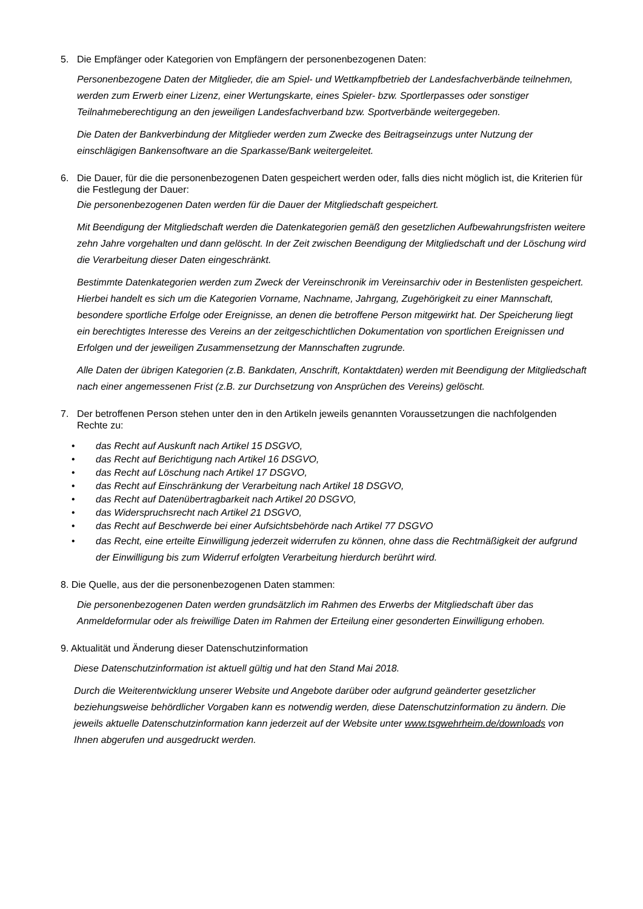5. Die Empfänger oder Kategorien von Empfängern der personenbezogenen Daten:
Personenbezogene Daten der Mitglieder, die am Spiel- und Wettkampfbetrieb der Landesfachverbände teilnehmen, werden zum Erwerb einer Lizenz, einer Wertungskarte, eines Spieler- bzw. Sportlerpasses oder sonstiger Teilnahmeberechtigung an den jeweiligen Landesfachverband bzw. Sportverbände weitergegeben.
Die Daten der Bankverbindung der Mitglieder werden zum Zwecke des Beitragseinzugs unter Nutzung der einschlägigen Bankensoftware an die Sparkasse/Bank weitergeleitet.
6. Die Dauer, für die die personenbezogenen Daten gespeichert werden oder, falls dies nicht möglich ist, die Kriterien für die Festlegung der Dauer:
Die personenbezogenen Daten werden für die Dauer der Mitgliedschaft gespeichert.
Mit Beendigung der Mitgliedschaft werden die Datenkategorien gemäß den gesetzlichen Aufbewahrungsfristen weitere zehn Jahre vorgehalten und dann gelöscht. In der Zeit zwischen Beendigung der Mitgliedschaft und der Löschung wird die Verarbeitung dieser Daten eingeschränkt.
Bestimmte Datenkategorien werden zum Zweck der Vereinschronik im Vereinsarchiv oder in Bestenlisten gespeichert. Hierbei handelt es sich um die Kategorien Vorname, Nachname, Jahrgang, Zugehörigkeit zu einer Mannschaft, besondere sportliche Erfolge oder Ereignisse, an denen die betroffene Person mitgewirkt hat. Der Speicherung liegt ein berechtigtes Interesse des Vereins an der zeitgeschichtlichen Dokumentation von sportlichen Ereignissen und Erfolgen und der jeweiligen Zusammensetzung der Mannschaften zugrunde.
Alle Daten der übrigen Kategorien (z.B. Bankdaten, Anschrift, Kontaktdaten) werden mit Beendigung der Mitgliedschaft nach einer angemessenen Frist (z.B. zur Durchsetzung von Ansprüchen des Vereins) gelöscht.
7. Der betroffenen Person stehen unter den in den Artikeln jeweils genannten Voraussetzungen die nachfolgenden Rechte zu:
• das Recht auf Auskunft nach Artikel 15 DSGVO,
• das Recht auf Berichtigung nach Artikel 16 DSGVO,
• das Recht auf Löschung nach Artikel 17 DSGVO,
• das Recht auf Einschränkung der Verarbeitung nach Artikel 18 DSGVO,
• das Recht auf Datenübertragbarkeit nach Artikel 20 DSGVO,
• das Widerspruchsrecht nach Artikel 21 DSGVO,
• das Recht auf Beschwerde bei einer Aufsichtsbehörde nach Artikel 77 DSGVO
• das Recht, eine erteilte Einwilligung jederzeit widerrufen zu können, ohne dass die Rechtmäßigkeit der aufgrund der Einwilligung bis zum Widerruf erfolgten Verarbeitung hierdurch berührt wird.
8. Die Quelle, aus der die personenbezogenen Daten stammen:
Die personenbezogenen Daten werden grundsätzlich im Rahmen des Erwerbs der Mitgliedschaft über das Anmeldeformular oder als freiwillige Daten im Rahmen der Erteilung einer gesonderten Einwilligung erhoben.
9. Aktualität und Änderung dieser Datenschutzinformation
Diese Datenschutzinformation ist aktuell gültig und hat den Stand Mai 2018.
Durch die Weiterentwicklung unserer Website und Angebote darüber oder aufgrund geänderter gesetzlicher beziehungsweise behördlicher Vorgaben kann es notwendig werden, diese Datenschutzinformation zu ändern. Die jeweils aktuelle Datenschutzinformation kann jederzeit auf der Website unter www.tsgwehrheim.de/downloads von Ihnen abgerufen und ausgedruckt werden.